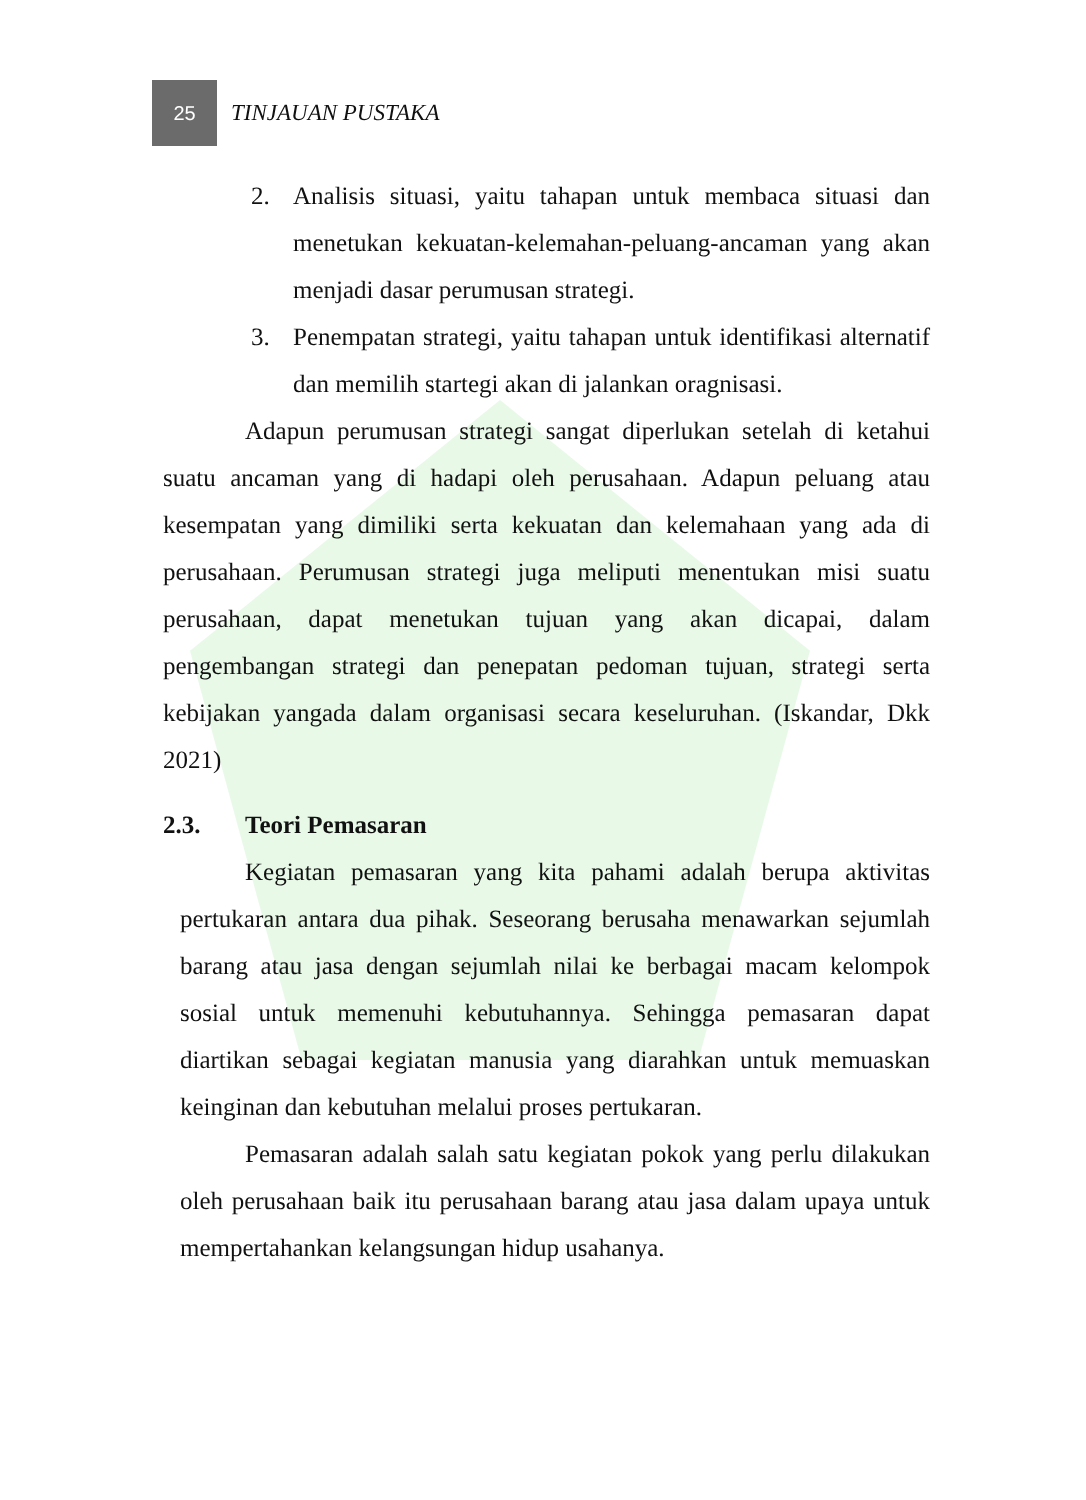25
TINJAUAN PUSTAKA
2. Analisis situasi, yaitu tahapan untuk membaca situasi dan menetukan kekuatan-kelemahan-peluang-ancaman yang akan menjadi dasar perumusan strategi.
3. Penempatan strategi, yaitu tahapan untuk identifikasi alternatif dan memilih startegi akan di jalankan oragnisasi.
Adapun perumusan strategi sangat diperlukan setelah di ketahui suatu ancaman yang di hadapi oleh perusahaan. Adapun peluang atau kesempatan yang dimiliki serta kekuatan dan kelemahaan yang ada di perusahaan. Perumusan strategi juga meliputi menentukan misi suatu perusahaan, dapat menetukan tujuan yang akan dicapai, dalam pengembangan strategi dan penepatan pedoman tujuan, strategi serta kebijakan yangada dalam organisasi secara keseluruhan. (Iskandar, Dkk 2021)
2.3. Teori Pemasaran
Kegiatan pemasaran yang kita pahami adalah berupa aktivitas pertukaran antara dua pihak. Seseorang berusaha menawarkan sejumlah barang atau jasa dengan sejumlah nilai ke berbagai macam kelompok sosial untuk memenuhi kebutuhannya. Sehingga pemasaran dapat diartikan sebagai kegiatan manusia yang diarahkan untuk memuaskan keinginan dan kebutuhan melalui proses pertukaran.
Pemasaran adalah salah satu kegiatan pokok yang perlu dilakukan oleh perusahaan baik itu perusahaan barang atau jasa dalam upaya untuk mempertahankan kelangsungan hidup usahanya.